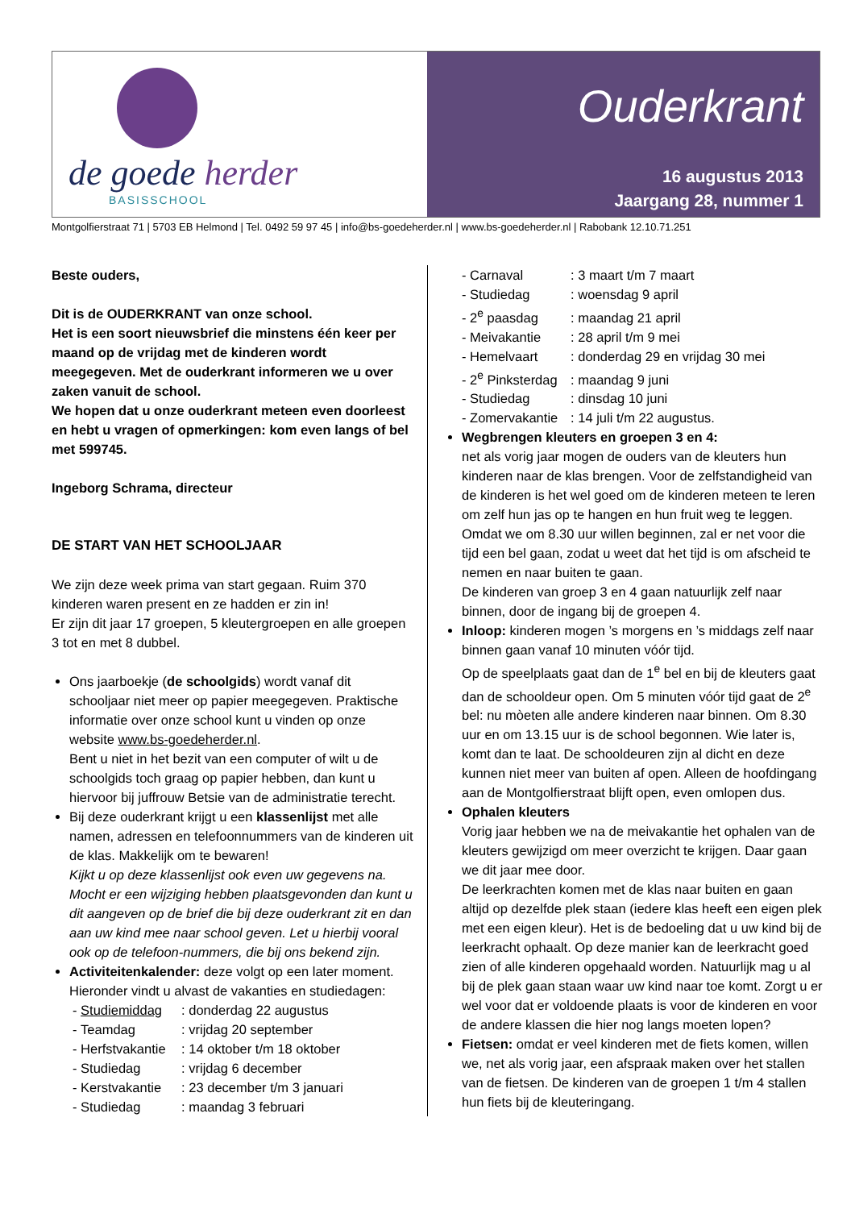de goede herder
BASISSCHOOL
Ouderkrant
16 augustus 2013
Jaargang 28, nummer 1
Montgolfierstraat 71 | 5703 EB Helmond | Tel. 0492 59 97 45 | info@bs-goedeherder.nl | www.bs-goedeherder.nl | Rabobank 12.10.71.251
Beste ouders,
Dit is de OUDERKRANT van onze school.
Het is een soort nieuwsbrief die minstens één keer per maand op de vrijdag met de kinderen wordt meegegeven. Met de ouderkrant informeren we u over zaken vanuit de school.
We hopen dat u onze ouderkrant meteen even doorleest en hebt u vragen of opmerkingen: kom even langs of bel met 599745.
Ingeborg Schrama, directeur
DE START VAN HET SCHOOLJAAR
We zijn deze week prima van start gegaan. Ruim 370 kinderen waren present en ze hadden er zin in!
Er zijn dit jaar 17 groepen, 5 kleutergroepen en alle groepen 3 tot en met 8 dubbel.
Ons jaarboekje (de schoolgids) wordt vanaf dit schooljaar niet meer op papier meegegeven. Praktische informatie over onze school kunt u vinden op onze website www.bs-goedeherder.nl.
Bent u niet in het bezit van een computer of wilt u de schoolgids toch graag op papier hebben, dan kunt u hiervoor bij juffrouw Betsie van de administratie terecht.
Bij deze ouderkrant krijgt u een klassenlijst met alle namen, adressen en telefoonnummers van de kinderen uit de klas. Makkelijk om te bewaren!
Kijkt u op deze klassenlijst ook even uw gegevens na. Mocht er een wijziging hebben plaatsgevonden dan kunt u dit aangeven op de brief die bij deze ouderkrant zit en dan aan uw kind mee naar school geven. Let u hierbij vooral ook op de telefoon-nummers, die bij ons bekend zijn.
Activiteitenkalender: deze volgt op een later moment. Hieronder vindt u alvast de vakanties en studiedagen:
- Studiemiddag: donderdag 22 augustus
- Teamdag: vrijdag 20 september
- Herfstvakantie: 14 oktober t/m 18 oktober
- Studiedag: vrijdag 6 december
- Kerstvakantie: 23 december t/m 3 januari
- Studiedag: maandag 3 februari
- Carnaval: 3 maart t/m 7 maart
- Studiedag: woensdag 9 april
- 2<sup>e</sup> paasdag: maandag 21 april
- Meivakantie: 28 april t/m 9 mei
- Hemelvaart: donderdag 29 en vrijdag 30 mei
- 2<sup>e</sup> Pinksterdag: maandag 9 juni
- Studiedag: dinsdag 10 juni
- Zomervakantie: 14 juli t/m 22 augustus.
Wegbrengen kleuters en groepen 3 en 4:
net als vorig jaar mogen de ouders van de kleuters hun kinderen naar de klas brengen. Voor de zelfstandigheid van de kinderen is het wel goed om de kinderen meteen te leren om zelf hun jas op te hangen en hun fruit weg te leggen. Omdat we om 8.30 uur willen beginnen, zal er net voor die tijd een bel gaan, zodat u weet dat het tijd is om afscheid te nemen en naar buiten te gaan.
De kinderen van groep 3 en 4 gaan natuurlijk zelf naar binnen, door de ingang bij de groepen 4.
Inloop: kinderen mogen ’s morgens en ’s middags zelf naar binnen gaan vanaf 10 minuten vóór tijd.
Op de speelplaats gaat dan de 1<sup>e</sup> bel en bij de kleuters gaat dan de schooldeur open. Om 5 minuten vóór tijd gaat de 2<sup>e</sup> bel: nu mòeten alle andere kinderen naar binnen. Om 8.30 uur en om 13.15 uur is de school begonnen. Wie later is, komt dan te laat. De schooldeuren zijn al dicht en deze kunnen niet meer van buiten af open. Alleen de hoofdingang aan de Montgolfierstraat blijft open, even omlopen dus.
Ophalen kleuters
Vorig jaar hebben we na de meivakantie het ophalen van de kleuters gewijzigd om meer overzicht te krijgen. Daar gaan we dit jaar mee door.
De leerkrachten komen met de klas naar buiten en gaan altijd op dezelfde plek staan (iedere klas heeft een eigen plek met een eigen kleur). Het is de bedoeling dat u uw kind bij de leerkracht ophaalt. Op deze manier kan de leerkracht goed zien of alle kinderen opgehaald worden. Natuurlijk mag u al bij de plek gaan staan waar uw kind naar toe komt. Zorgt u er wel voor dat er voldoende plaats is voor de kinderen en voor de andere klassen die hier nog langs moeten lopen?
Fietsen: omdat er veel kinderen met de fiets komen, willen we, net als vorig jaar, een afspraak maken over het stallen van de fietsen. De kinderen van de groepen 1 t/m 4 stallen hun fiets bij de kleuteringang.